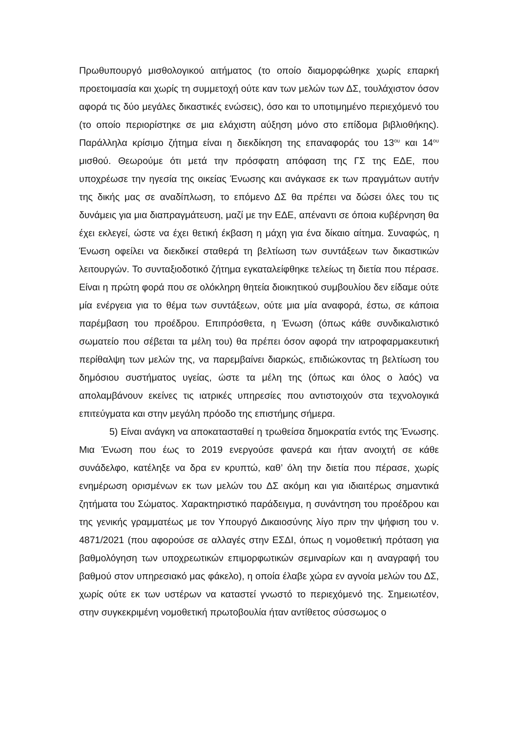Πρωθυπουργό μισθολογικού αιτήματος (το οποίο διαμορφώθηκε χωρίς επαρκή προετοιμασία και χωρίς τη συμμετοχή ούτε καν των μελών των ΔΣ, τουλάχιστον όσον αφορά τις δύο μεγάλες δικαστικές ενώσεις), όσο και το υποτιμημένο περιεχόμενό του (το οποίο περιορίστηκε σε μια ελάχιστη αύξηση μόνο στο επίδομα βιβλιοθήκης). Παράλληλα κρίσιμο ζήτημα είναι η διεκδίκηση της επαναφοράς του 13<sup>ου</sup> και 14<sup>ου</sup> μισθού. Θεωρούμε ότι μετά την πρόσφατη απόφαση της ΓΣ της ΕΔΕ, που υποχρέωσε την ηγεσία της οικείας Ένωσης και ανάγκασε εκ των πραγμάτων αυτήν της δικής μας σε αναδίπλωση, το επόμενο ΔΣ θα πρέπει να δώσει όλες του τις δυνάμεις για μια διαπραγμάτευση, μαζί με την ΕΔΕ, απέναντι σε όποια κυβέρνηση θα έχει εκλεγεί, ώστε να έχει θετική έκβαση η μάχη για ένα δίκαιο αίτημα. Συναφώς, η Ένωση οφείλει να διεκδικεί σταθερά τη βελτίωση των συντάξεων των δικαστικών λειτουργών. Το συνταξιοδοτικό ζήτημα εγκαταλείφθηκε τελείως τη διετία που πέρασε. Είναι η πρώτη φορά που σε ολόκληρη θητεία διοικητικού συμβουλίου δεν είδαμε ούτε μία ενέργεια για το θέμα των συντάξεων, ούτε μια μία αναφορά, έστω, σε κάποια παρέμβαση του προέδρου. Επιπρόσθετα, η Ένωση (όπως κάθε συνδικαλιστικό σωματείο που σέβεται τα μέλη του) θα πρέπει όσον αφορά την ιατροφαρμακευτική περίθαλψη των μελών της, να παρεμβαίνει διαρκώς, επιδιώκοντας τη βελτίωση του δημόσιου συστήματος υγείας, ώστε τα μέλη της (όπως και όλος ο λαός) να απολαμβάνουν εκείνες τις ιατρικές υπηρεσίες που αντιστοιχούν στα τεχνολογικά επιτεύγματα και στην μεγάλη πρόοδο της επιστήμης σήμερα.
5) Είναι ανάγκη να αποκατασταθεί η τρωθείσα δημοκρατία εντός της Ένωσης. Μια Ένωση που έως το 2019 ενεργούσε φανερά και ήταν ανοιχτή σε κάθε συνάδελφο, κατέληξε να δρα εν κρυπτώ, καθ’ όλη την διετία που πέρασε, χωρίς ενημέρωση ορισμένων εκ των μελών του ΔΣ ακόμη και για ιδιαιτέρως σημαντικά ζητήματα του Σώματος. Χαρακτηριστικό παράδειγμα, η συνάντηση του προέδρου και της γενικής γραμματέως με τον Υπουργό Δικαιοσύνης λίγο πριν την ψήφιση του ν. 4871/2021 (που αφορούσε σε αλλαγές στην ΕΣΔΙ, όπως η νομοθετική πρόταση για βαθμολόγηση των υποχρεωτικών επιμορφωτικών σεμιναρίων και η αναγραφή του βαθμού στον υπηρεσιακό μας φάκελο), η οποία έλαβε χώρα εν αγνοία μελών του ΔΣ, χωρίς ούτε εκ των υστέρων να καταστεί γνωστό το περιεχόμενό της. Σημειωτέον, στην συγκεκριμένη νομοθετική πρωτοβουλία ήταν αντίθετος σύσσωμος ο